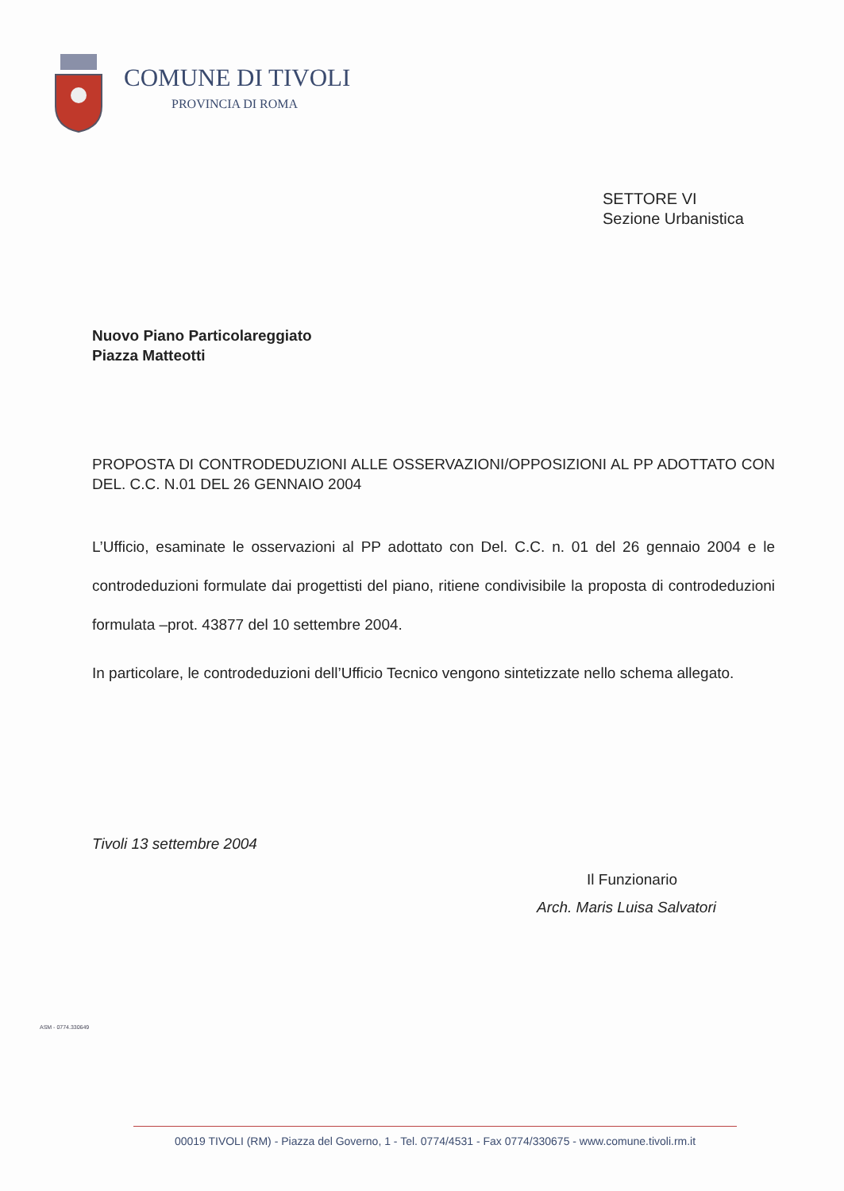COMUNE DI TIVOLI
PROVINCIA DI ROMA
SETTORE VI
Sezione Urbanistica
Nuovo Piano Particolareggiato
Piazza Matteotti
PROPOSTA DI CONTRODEDUZIONI ALLE OSSERVAZIONI/OPPOSIZIONI AL PP ADOTTATO CON DEL. C.C. N.01 DEL 26 GENNAIO 2004
L’Ufficio, esaminate le osservazioni al PP adottato con Del. C.C. n. 01 del 26 gennaio 2004 e le controdeduzioni formulate dai progettisti del piano, ritiene condivisibile la proposta di controdeduzioni formulata –prot. 43877 del 10 settembre 2004.
In particolare, le controdeduzioni dell’Ufficio Tecnico vengono sintetizzate nello schema allegato.
Tivoli 13 settembre 2004
Il Funzionario
Arch. Maris Luisa Salvatori
ASM - 0774.330649
00019 TIVOLI (RM) - Piazza del Governo, 1 - Tel. 0774/4531 - Fax 0774/330675 - www.comune.tivoli.rm.it